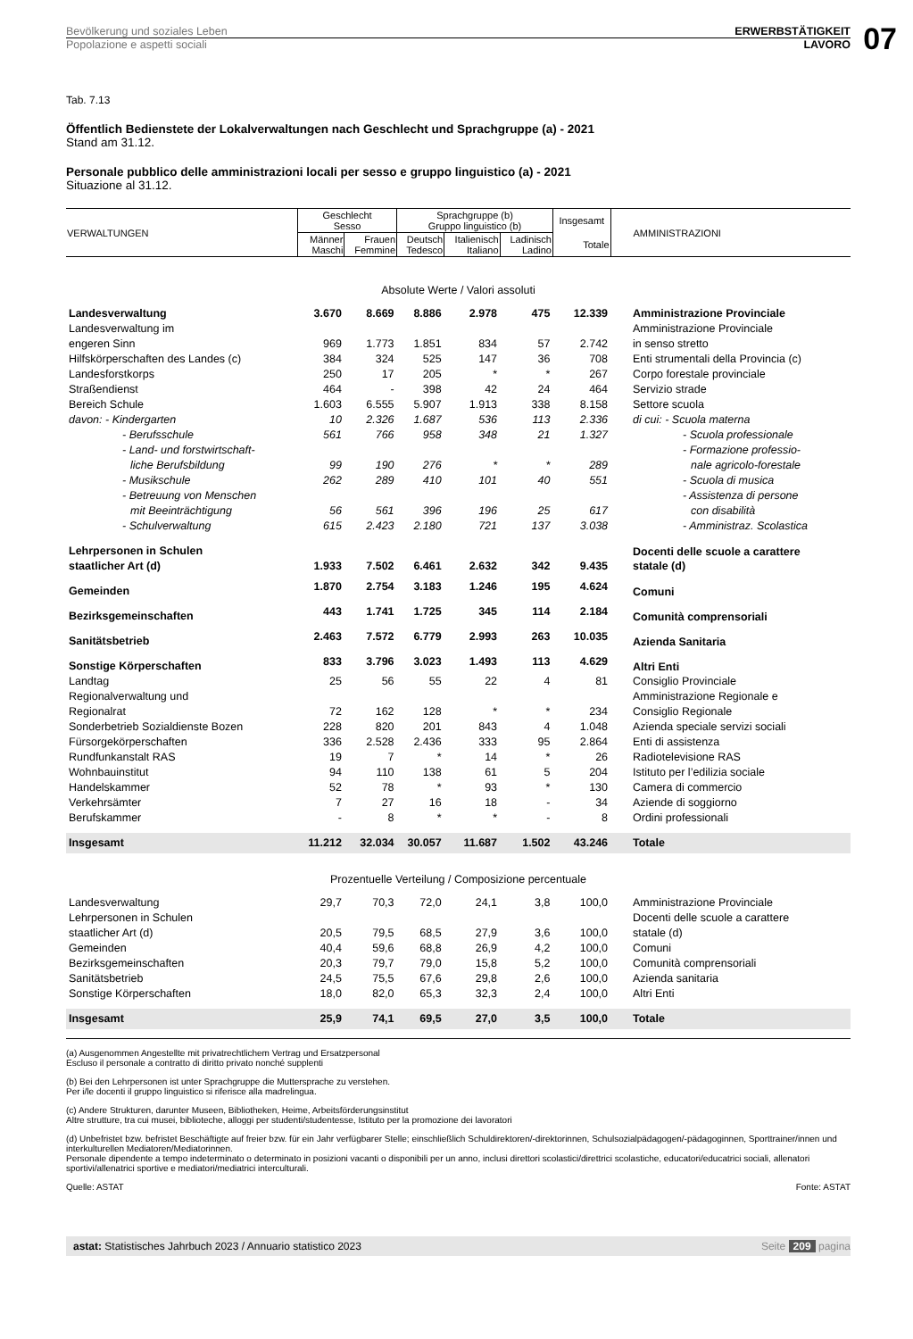Bevölkerung und soziales Leben ERWERBSTÄTIGKEIT
Popolazione e aspetti sociali LAVORO
07
Tab. 7.13
Öffentlich Bedienstete der Lokalverwaltungen nach Geschlecht und Sprachgruppe (a) - 2021
Stand am 31.12.
Personale pubblico delle amministrazioni locali per sesso e gruppo linguistico (a) - 2021
Situazione al 31.12.
| VERWALTUNGEN | Geschlecht Sesso | | Sprachgruppe (b) Gruppo linguistico (b) | | | Insgesamt | AMMINISTRAZIONI |
| --- | --- | --- | --- | --- | --- | --- | --- |
| | Männer Maschi | Frauen Femmine | Deutsch Tedesco | Italienisch Italiano | Ladinisch Ladino | Totale | |
| Absolute Werte / Valori assoluti | | | | | | | |
| Landesverwaltung | 3.670 | 8.669 | 8.886 | 2.978 | 475 | 12.339 | Amministrazione Provinciale |
| Landesverwaltung im | | | | | | | Amministrazione Provinciale |
| engeren Sinn | 969 | 1.773 | 1.851 | 834 | 57 | 2.742 | in senso stretto |
| Hilfskörperschaften des Landes (c) | 384 | 324 | 525 | 147 | 36 | 708 | Enti strumentali della Provincia (c) |
| Landesforstkorps | 250 | 17 | 205 | * | * | 267 | Corpo forestale provinciale |
| Straßendienst | 464 | - | 398 | 42 | 24 | 464 | Servizio strade |
| Bereich Schule | 1.603 | 6.555 | 5.907 | 1.913 | 338 | 8.158 | Settore scuola |
| davon: - Kindergarten | 10 | 2.326 | 1.687 | 536 | 113 | 2.336 | di cui: - Scuola materna |
| - Berufsschule | 561 | 766 | 958 | 348 | 21 | 1.327 | - Scuola professionale |
| - Land- und forstwirtschaft- | | | | | | | - Formazione professio- |
| liche Berufsbildung | 99 | 190 | 276 | * | * | 289 | nale agricolo-forestale |
| - Musikschule | 262 | 289 | 410 | 101 | 40 | 551 | - Scuola di musica |
| - Betreuung von Menschen | | | | | | | - Assistenza di persone |
| mit Beeinträchtigung | 56 | 561 | 396 | 196 | 25 | 617 | con disabilità |
| - Schulverwaltung | 615 | 2.423 | 2.180 | 721 | 137 | 3.038 | - Amministraz. Scolastica |
| Lehrpersonen in Schulen | | | | | | | Docenti delle scuole a carattere |
| staatlicher Art (d) | 1.933 | 7.502 | 6.461 | 2.632 | 342 | 9.435 | statale (d) |
| Gemeinden | 1.870 | 2.754 | 3.183 | 1.246 | 195 | 4.624 | Comuni |
| Bezirksgemeinschaften | 443 | 1.741 | 1.725 | 345 | 114 | 2.184 | Comunità comprensoriali |
| Sanitätsbetrieb | 2.463 | 7.572 | 6.779 | 2.993 | 263 | 10.035 | Azienda Sanitaria |
| Sonstige Körperschaften | 833 | 3.796 | 3.023 | 1.493 | 113 | 4.629 | Altri Enti |
| Landtag | 25 | 56 | 55 | 22 | 4 | 81 | Consiglio Provinciale |
| Regionalverwaltung und | | | | | | | Amministrazione Regionale e |
| Regionalrat | 72 | 162 | 128 | * | * | 234 | Consiglio Regionale |
| Sonderbetrieb Sozialdienste Bozen | 228 | 820 | 201 | 843 | 4 | 1.048 | Azienda speciale servizi sociali |
| Fürsorgekörperschaften | 336 | 2.528 | 2.436 | 333 | 95 | 2.864 | Enti di assistenza |
| Rundfunkanstalt RAS | 19 | 7 | * | 14 | * | 26 | Radiotelevisione RAS |
| Wohnbauinstitut | 94 | 110 | 138 | 61 | 5 | 204 | Istituto per l’edilizia sociale |
| Handelskammer | 52 | 78 | * | 93 | * | 130 | Camera di commercio |
| Verkehrsämter | 7 | 27 | 16 | 18 | - | 34 | Aziende di soggiorno |
| Berufskammer | - | 8 | * | * | - | 8 | Ordini professionali |
| Insgesamt | 11.212 | 32.034 | 30.057 | 11.687 | 1.502 | 43.246 | Totale |
| Prozentuelle Verteilung / Composizione percentuale | | | | | | | |
| Landesverwaltung | 29,7 | 70,3 | 72,0 | 24,1 | 3,8 | 100,0 | Amministrazione Provinciale |
| Lehrpersonen in Schulen | | | | | | | Docenti delle scuole a carattere |
| staatlicher Art (d) | 20,5 | 79,5 | 68,5 | 27,9 | 3,6 | 100,0 | statale (d) |
| Gemeinden | 40,4 | 59,6 | 68,8 | 26,9 | 4,2 | 100,0 | Comuni |
| Bezirksgemeinschaften | 20,3 | 79,7 | 79,0 | 15,8 | 5,2 | 100,0 | Comunità comprensoriali |
| Sanitätsbetrieb | 24,5 | 75,5 | 67,6 | 29,8 | 2,6 | 100,0 | Azienda sanitaria |
| Sonstige Körperschaften | 18,0 | 82,0 | 65,3 | 32,3 | 2,4 | 100,0 | Altri Enti |
| Insgesamt | 25,9 | 74,1 | 69,5 | 27,0 | 3,5 | 100,0 | Totale |
(a) Ausgenommen Angestellte mit privatrechtlichem Vertrag und Ersatzpersonal
Escluso il personale a contratto di diritto privato nonché supplenti
(b) Bei den Lehrpersonen ist unter Sprachgruppe die Muttersprache zu verstehen.
Per i/le docenti il gruppo linguistico si riferisce alla madrelingua.
(c) Andere Strukturen, darunter Museen, Bibliotheken, Heime, Arbeitsförderungsinstitut
Altre strutture, tra cui musei, biblioteche, alloggi per studenti/studentesse, Istituto per la promozione dei lavoratori
(d) Unbefristet bzw. befristet Beschäftigte auf freier bzw. für ein Jahr verfügbarer Stelle; einschließlich Schuldirektoren/-direktorinnen, Schulsozialpädagogen/-pädagoginnen, Sporttrainer/innen und interkulturellen Mediatoren/Mediatorinnen.
Personale dipendente a tempo indeterminato o determinato in posizioni vacanti o disponibili per un anno, inclusi direttori scolastici/direttrici scolastiche, educatori/educatrici sociali, allenatori sportivi/allenatrici sportive e mediatori/mediatrici interculturali.
Quelle: ASTAT Fonte: ASTAT
astat: Statistisches Jahrbuch 2023 / Annuario statistico 2023 Seite 209 pagina